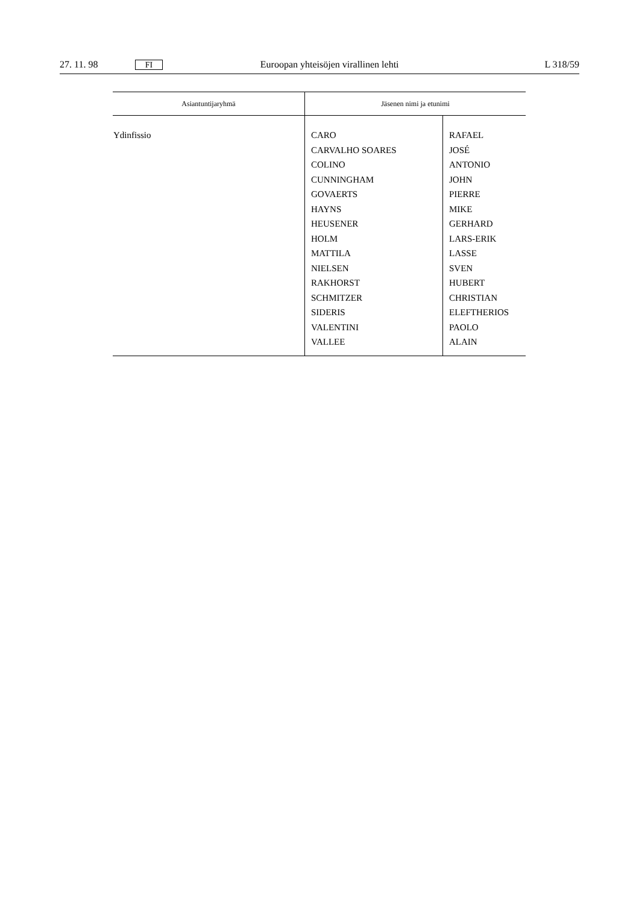27. 11. 98 FI Euroopan yhteisöjen virallinen lehti L 318/59
| Asiantuntijaryhmä | Jäsenen nimi ja etunimi | |
| --- | --- | --- |
| Ydinfissio | CARO CARVALHO SOARES COLINO CUNNINGHAM GOVAERTS HAYNS HEUSENER HOLM MATTILA NIELSEN RAKHORST SCHMITZER SIDERIS VALENTINI VALLEE | RAFAEL JOSÉ ANTONIO JOHN PIERRE MIKE GERHARD LARS-ERIK LASSE SVEN HUBERT CHRISTIAN ELEFTHERIOS PAOLO ALAIN |